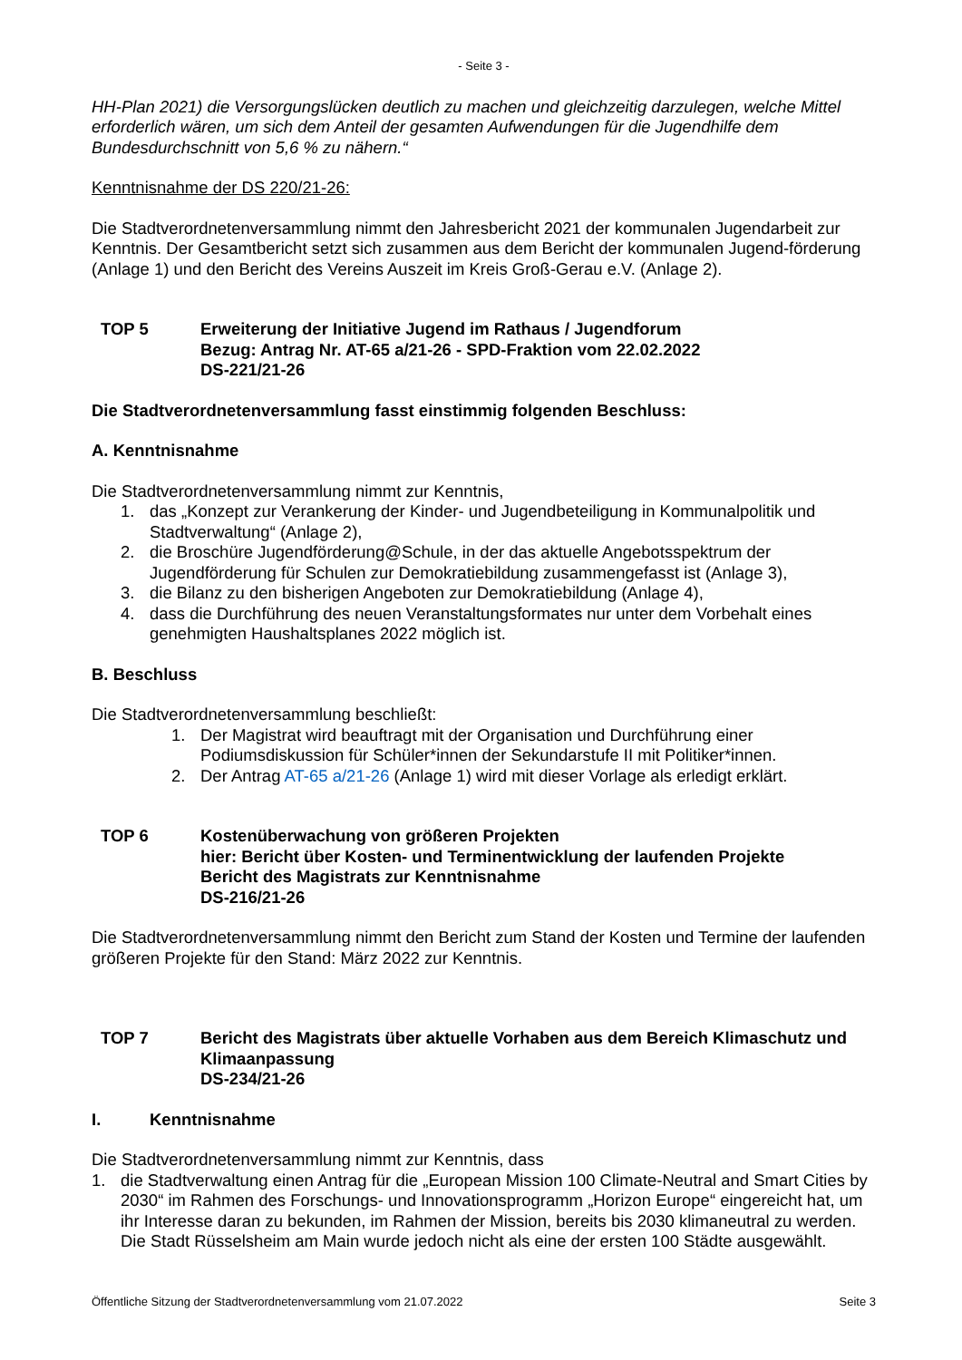- Seite 3 -
HH-Plan 2021) die Versorgungslücken deutlich zu machen und gleichzeitig darzulegen, welche Mittel erforderlich wären, um sich dem Anteil der gesamten Aufwendungen für die Jugendhilfe dem Bundesdurchschnitt von 5,6 % zu nähern.“
Kenntnisnahme der DS 220/21-26:
Die Stadtverordnetenversammlung nimmt den Jahresbericht 2021 der kommunalen Jugendarbeit zur Kenntnis. Der Gesamtbericht setzt sich zusammen aus dem Bericht der kommunalen Jugend-förderung (Anlage 1) und den Bericht des Vereins Auszeit im Kreis Groß-Gerau e.V. (Anlage 2).
TOP 5 Erweiterung der Initiative Jugend im Rathaus / Jugendforum
Bezug: Antrag Nr. AT-65 a/21-26 - SPD-Fraktion vom 22.02.2022
DS-221/21-26
Die Stadtverordnetenversammlung fasst einstimmig folgenden Beschluss:
A. Kenntnisnahme
Die Stadtverordnetenversammlung nimmt zur Kenntnis,
1. das „Konzept zur Verankerung der Kinder- und Jugendbeteiligung in Kommunalpolitik und Stadtverwaltung“ (Anlage 2),
2. die Broschüre Jugendförderung@Schule, in der das aktuelle Angebotsspektrum der Jugendförderung für Schulen zur Demokratiebildung zusammengefasst ist (Anlage 3),
3. die Bilanz zu den bisherigen Angeboten zur Demokratiebildung (Anlage 4),
4. dass die Durchführung des neuen Veranstaltungsformates nur unter dem Vorbehalt eines genehmigten Haushaltsplanes 2022 möglich ist.
B. Beschluss
Die Stadtverordnetenversammlung beschließt:
1. Der Magistrat wird beauftragt mit der Organisation und Durchführung einer Podiumsdiskussion für Schüler*innen der Sekundarstufe II mit Politiker*innen.
2. Der Antrag AT-65 a/21-26 (Anlage 1) wird mit dieser Vorlage als erledigt erklärt.
TOP 6 Kostenüberwachung von größeren Projekten
hier: Bericht über Kosten- und Terminentwicklung der laufenden Projekte
Bericht des Magistrats zur Kenntnisnahme
DS-216/21-26
Die Stadtverordnetenversammlung nimmt den Bericht zum Stand der Kosten und Termine der laufenden größeren Projekte für den Stand: März 2022 zur Kenntnis.
TOP 7 Bericht des Magistrats über aktuelle Vorhaben aus dem Bereich Klimaschutz und Klimaanpassung
DS-234/21-26
I. Kenntnisnahme
Die Stadtverordnetenversammlung nimmt zur Kenntnis, dass
1. die Stadtverwaltung einen Antrag für die „European Mission 100 Climate-Neutral and Smart Cities by 2030“ im Rahmen des Forschungs- und Innovationsprogramm „Horizon Europe“ eingereicht hat, um ihr Interesse daran zu bekunden, im Rahmen der Mission, bereits bis 2030 klimaneutral zu werden. Die Stadt Rüsselsheim am Main wurde jedoch nicht als eine der ersten 100 Städte ausgewählt.
Öffentliche Sitzung der Stadtverordnetenversammlung vom 21.07.2022 Seite 3